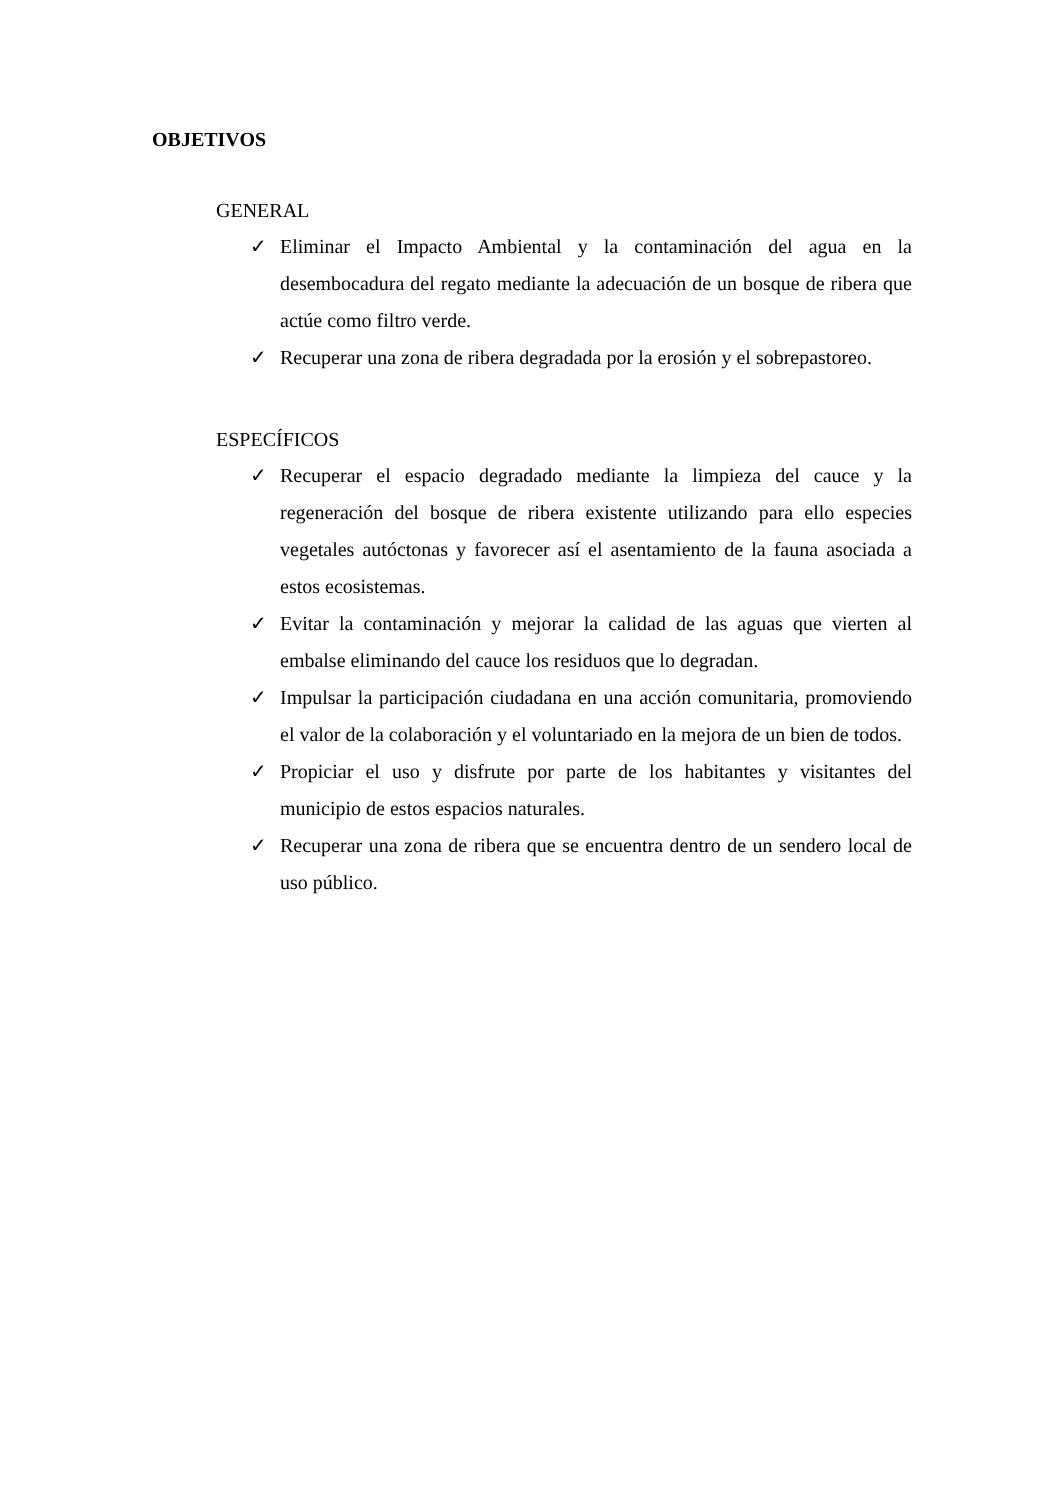OBJETIVOS
GENERAL
✓ Eliminar el Impacto Ambiental y la contaminación del agua en la desembocadura del regato mediante la adecuación de un bosque de ribera que actúe como filtro verde.
✓ Recuperar una zona de ribera degradada por la erosión y el sobrepastoreo.
ESPECÍFICOS
✓ Recuperar el espacio degradado mediante la limpieza del cauce y la regeneración del bosque de ribera existente utilizando para ello especies vegetales autóctonas y favorecer así el asentamiento de la fauna asociada a estos ecosistemas.
✓ Evitar la contaminación y mejorar la calidad de las aguas que vierten al embalse eliminando del cauce los residuos que lo degradan.
✓ Impulsar la participación ciudadana en una acción comunitaria, promoviendo el valor de la colaboración y el voluntariado en la mejora de un bien de todos.
✓ Propiciar el uso y disfrute por parte de los habitantes y visitantes del municipio de estos espacios naturales.
✓ Recuperar una zona de ribera que se encuentra dentro de un sendero local de uso público.